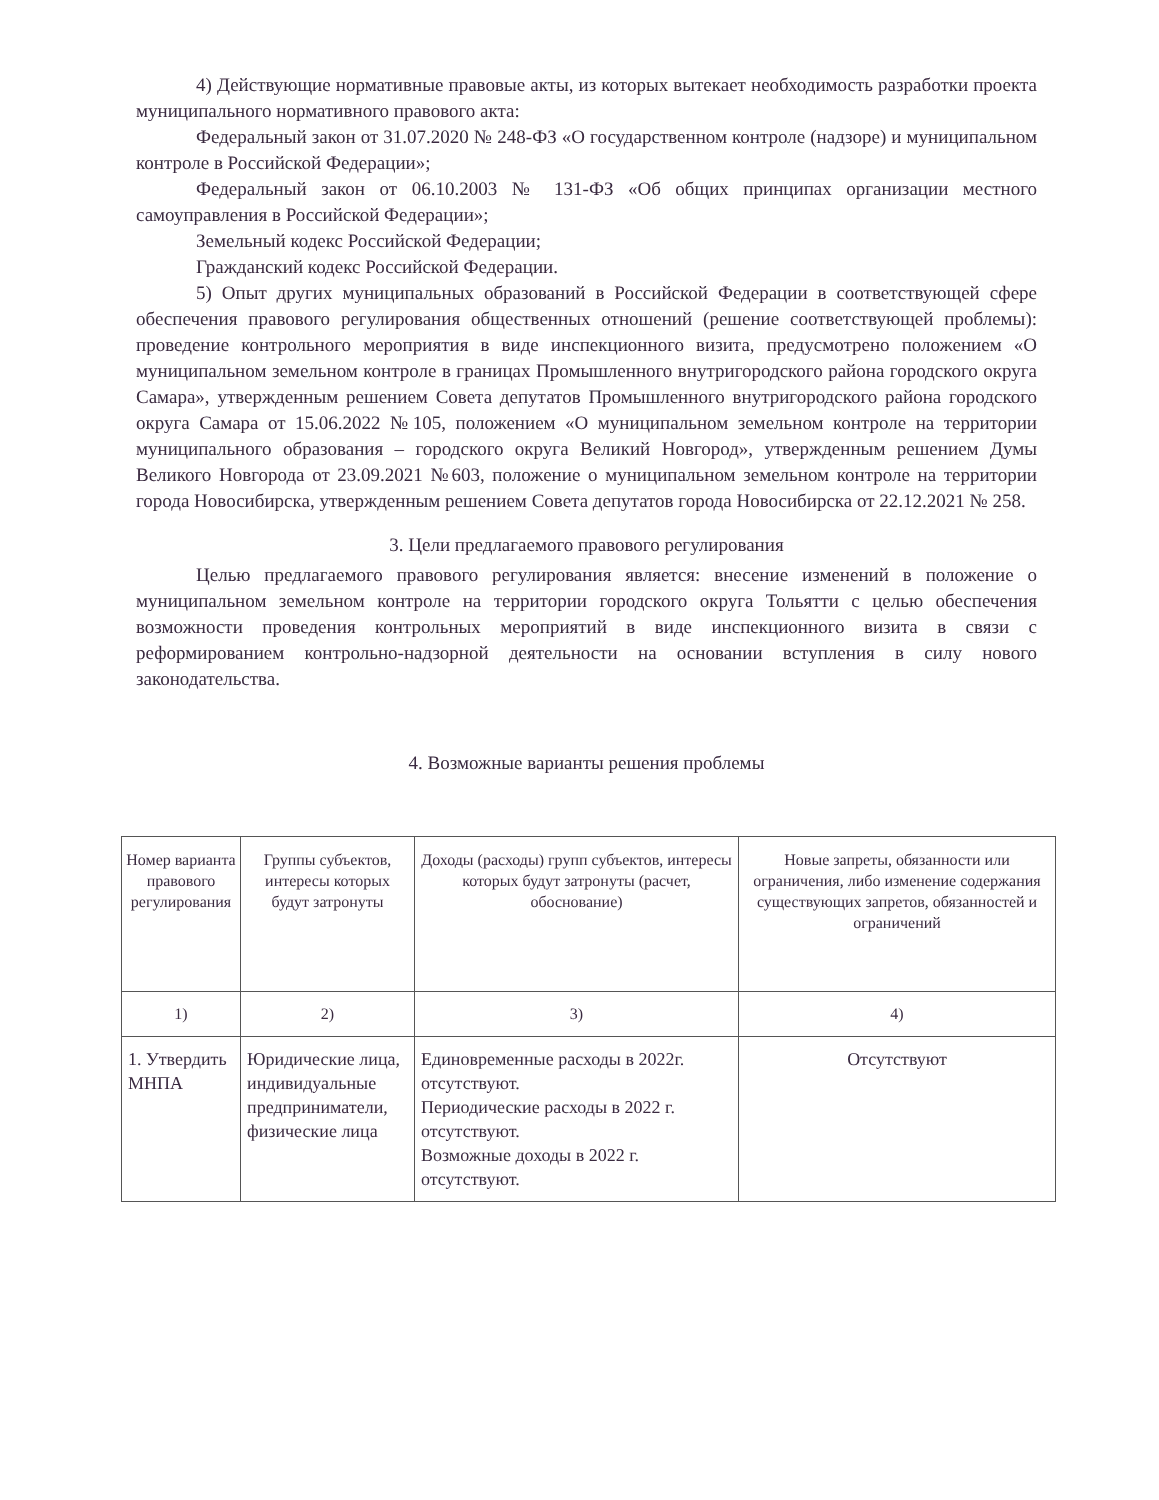4) Действующие нормативные правовые акты, из которых вытекает необходимость разработки проекта муниципального нормативного правового акта:
Федеральный закон от 31.07.2020 № 248-ФЗ «О государственном контроле (надзоре) и муниципальном контроле в Российской Федерации»;
Федеральный закон от 06.10.2003 № 131-ФЗ «Об общих принципах организации местного самоуправления в Российской Федерации»;
Земельный кодекс Российской Федерации;
Гражданский кодекс Российской Федерации.
5) Опыт других муниципальных образований в Российской Федерации в соответствующей сфере обеспечения правового регулирования общественных отношений (решение соответствующей проблемы): проведение контрольного мероприятия в виде инспекционного визита, предусмотрено положением «О муниципальном земельном контроле в границах Промышленного внутригородского района городского округа Самара», утвержденным решением Совета депутатов Промышленного внутригородского района городского округа Самара от 15.06.2022 №105, положением «О муниципальном земельном контроле на территории муниципального образования – городского округа Великий Новгород», утвержденным решением Думы Великого Новгорода от 23.09.2021 №603, положение о муниципальном земельном контроле на территории города Новосибирска, утвержденным решением Совета депутатов города Новосибирска от 22.12.2021 № 258.
3. Цели предлагаемого правового регулирования
Целью предлагаемого правового регулирования является: внесение изменений в положение о муниципальном земельном контроле на территории городского округа Тольятти с целью обеспечения возможности проведения контрольных мероприятий в виде инспекционного визита в связи с реформированием контрольно-надзорной деятельности на основании вступления в силу нового законодательства.
4. Возможные варианты решения проблемы
| Номер варианта правового регулирования | Группы субъектов, интересы которых будут затронуты | Доходы (расходы) групп субъектов, интересы которых будут затронуты (расчет, обоснование) | Новые запреты, обязанности или ограничения, либо изменение содержания существующих запретов, обязанностей и ограничений |
| --- | --- | --- | --- |
| 1) | 2) | 3) | 4) |
| 1. Утвердить МНПА | Юридические лица, индивидуальные предприниматели, физические лица | Единовременные расходы в 2022г. отсутствуют. Периодические расходы в 2022 г. отсутствуют. Возможные доходы в 2022 г. отсутствуют. | Отсутствуют |